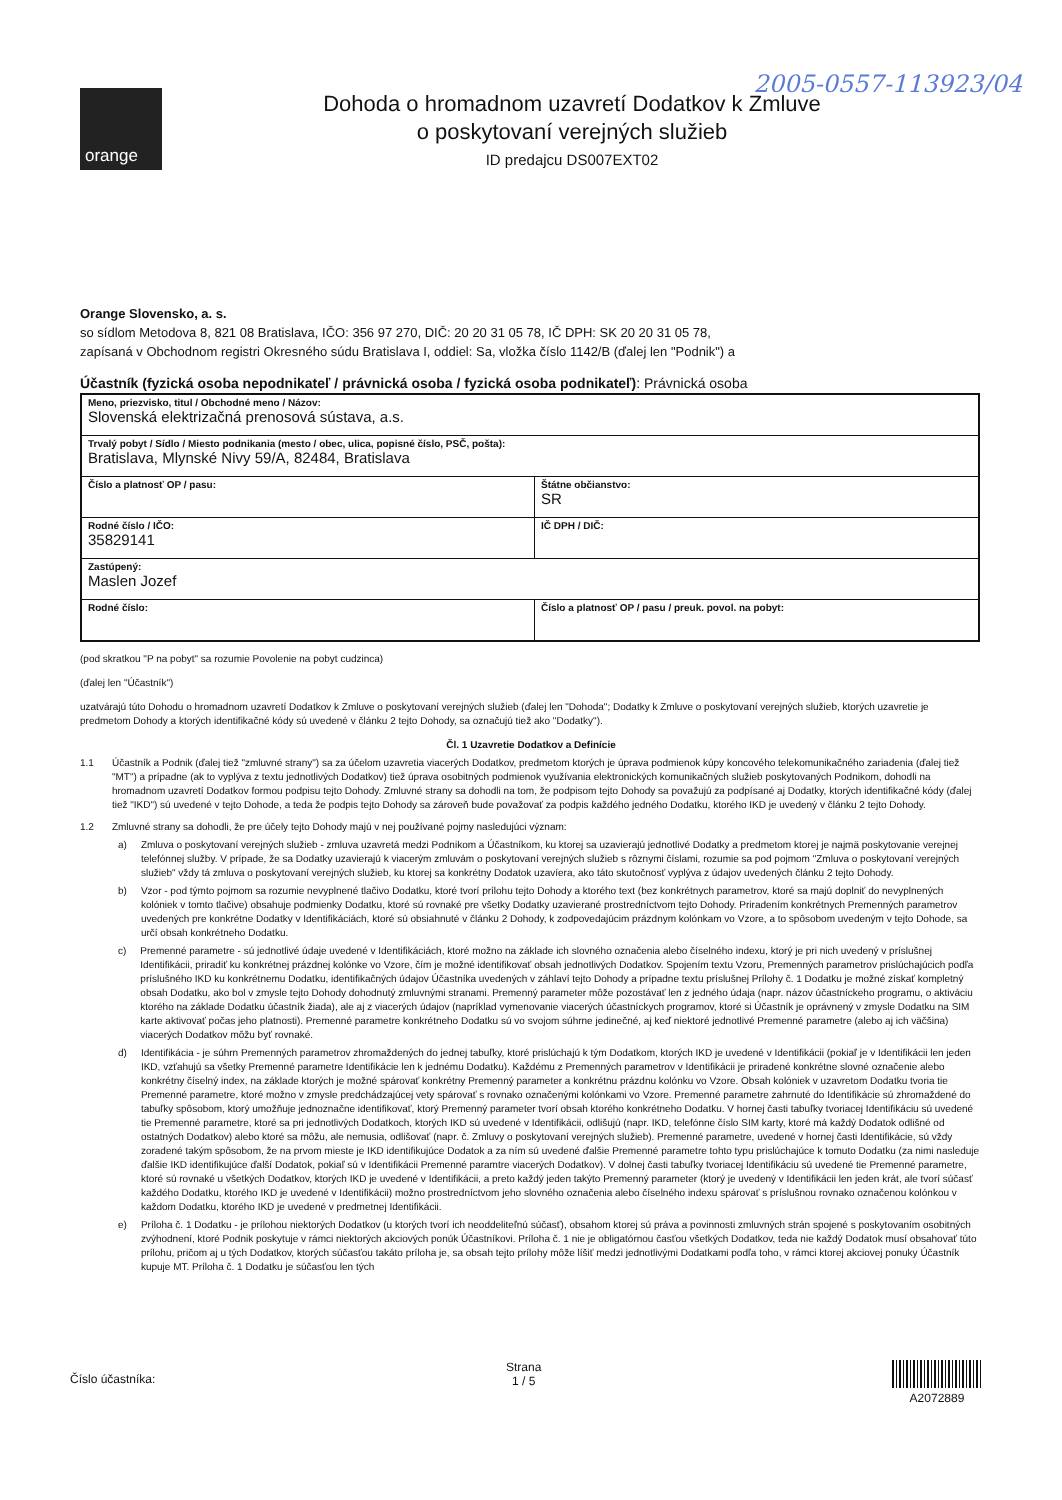2005-0557-113923/04
orange
Dohoda o hromadnom uzavretí Dodatkov k Zmluve
o poskytovaní verejných služieb
ID predajcu DS007EXT02
Orange Slovensko, a. s.
so sídlom Metodova 8, 821 08 Bratislava, IČO: 356 97 270, DIČ: 20 20 31 05 78, IČ DPH: SK 20 20 31 05 78,
zapísaná v Obchodnom registri Okresného súdu Bratislava I, oddiel: Sa, vložka číslo 1142/B (ďalej len "Podnik") a
Účastník (fyzická osoba nepodnikateľ / právnická osoba / fyzická osoba podnikateľ): Právnická osoba
| Meno, priezvisko, titul / Obchodné meno / Názov: Slovenská elektrizačná prenosová sústava, a.s. | |
| Trvalý pobyt / Sídlo / Miesto podnikania (mesto / obec, ulica, popisné číslo, PSČ, pošta): Bratislava, Mlynské Nivy 59/A, 82484, Bratislava | |
| Číslo a platnosť OP / pasu: | Štátne občianstvo: SR |
| Rodné číslo / IČO: 35829141 | IČ DPH / DIČ: |
| Zastúpený: Maslen Jozef | |
| Rodné číslo: | Číslo a platnosť OP / pasu / preuk. povol. na pobyt: |
(pod skratkou "P na pobyt" sa rozumie Povolenie na pobyt cudzinca)
(ďalej len "Účastník")
uzatvárajú túto Dohodu o hromadnom uzavretí Dodatkov k Zmluve o poskytovaní verejných služieb (ďalej len "Dohoda"; Dodatky k Zmluve o poskytovaní verejných služieb, ktorých uzavretie je predmetom Dohody a ktorých identifikačné kódy sú uvedené v článku 2 tejto Dohody, sa označujú tiež ako "Dodatky").
Čl. 1 Uzavretie Dodatkov a Definície
1.1 Účastník a Podnik (ďalej tiež "zmluvné strany") sa za účelom uzavretia viacerých Dodatkov, predmetom ktorých je úprava podmienok kúpy koncového telekomunikačného zariadenia (ďalej tiež "MT") a prípadne (ak to vyplýva z textu jednotlivých Dodatkov) tiež úprava osobitných podmienok využívania elektronických komunikačných služieb poskytovaných Podnikom, dohodli na hromadnom uzavretí Dodatkov formou podpisu tejto Dohody. Zmluvné strany sa dohodli na tom, že podpisom tejto Dohody sa považujú za podpísané aj Dodatky, ktorých identifikačné kódy (ďalej tiež "IKD") sú uvedené v tejto Dohode, a teda že podpis tejto Dohody sa zároveň bude považovať za podpis každého jedného Dodatku, ktorého IKD je uvedený v článku 2 tejto Dohody.
1.2 Zmluvné strany sa dohodli, že pre účely tejto Dohody majú v nej používané pojmy nasledujúci význam:
a) Zmluva o poskytovaní verejných služieb - zmluva uzavretá medzi Podnikom a Účastníkom, ku ktorej sa uzavierajú jednotlivé Dodatky a predmetom ktorej je najmä poskytovanie verejnej telefónnej služby. V prípade, že sa Dodatky uzavierajú k viacerým zmluvám o poskytovaní verejných služieb s rôznymi číslami, rozumie sa pod pojmom "Zmluva o poskytovaní verejných služieb" vždy tá zmluva o poskytovaní verejných služieb, ku ktorej sa konkrétny Dodatok uzavíera, ako táto skutočnosť vyplýva z údajov uvedených článku 2 tejto Dohody.
b) Vzor - pod týmto pojmom sa rozumie nevyplnené tlačivo Dodatku, ktoré tvorí prílohu tejto Dohody a ktorého text (bez konkrétnych parametrov, ktoré sa majú doplniť do nevyplnených kolóniek v tomto tlačive) obsahuje podmienky Dodatku, ktoré sú rovnaké pre všetky Dodatky uzavierané prostredníctvom tejto Dohody. Priradením konkrétnych Premenných parametrov uvedených pre konkrétne Dodatky v Identifikáciách, ktoré sú obsiahnuté v článku 2 Dohody, k zodpovedajúcim prázdnym kolónkam vo Vzore, a to spôsobom uvedeným v tejto Dohode, sa určí obsah konkrétneho Dodatku.
c) Premenné parametre - sú jednotlivé údaje uvedené v Identifikáciách, ktoré možno na základe ich slovného označenia alebo číselného indexu, ktorý je pri nich uvedený v príslušnej Identifikácii, priradiť ku konkrétnej prázdnej kolónke vo Vzore, čím je možné identifikovať obsah jednotlivých Dodatkov. Spojením textu Vzoru, Premenných parametrov prislúchajúcich podľa príslušného IKD ku konkrétnemu Dodatku, identifikačných údajov Účastníka uvedených v záhlaví tejto Dohody a prípadne textu príslušnej Prílohy č. 1 Dodatku je možné získať kompletný obsah Dodatku, ako bol v zmysle tejto Dohody dohodnutý zmluvnými stranami. Premenný parameter môže pozostávať len z jedného údaja (napr. názov účastníckeho programu, o aktiváciu ktorého na základe Dodatku účastník žiada), ale aj z viacerých údajov (napríklad vymenovanie viacerých účastníckych programov, ktoré si Účastník je oprávnený v zmysle Dodatku na SIM karte aktivovať počas jeho platnosti). Premenné parametre konkrétneho Dodatku sú vo svojom súhrne jedinečné, aj keď niektoré jednotlivé Premenné parametre (alebo aj ich väčšina) viacerých Dodatkov môžu byť rovnaké.
d) Identifikácia - je súhrn Premenných parametrov zhromaždených do jednej tabuľky, ktoré prislúchajú k tým Dodatkom, ktorých IKD je uvedené v Identifikácii (pokiaľ je v Identifikácii len jeden IKD, vzťahujú sa všetky Premenné parametre Identifikácie len k jednému Dodatku). Každému z Premenných parametrov v Identifikácii je priradené konkrétne slovné označenie alebo konkrétny číselný index, na základe ktorých je možné spárovať konkrétny Premenný parameter a konkrétnu prázdnu kolónku vo Vzore. Obsah kolóniek v uzavretom Dodatku tvoria tie Premenné parametre, ktoré možno v zmysle predchádzajúcej vety spárovať s rovnako označenými kolónkami vo Vzore. Premenné parametre zahrnuté do Identifikácie sú zhromaždené do tabuľky spôsobom, ktorý umožňuje jednoznačne identifikovať, ktorý Premenný parameter tvorí obsah ktorého konkrétneho Dodatku. V hornej časti tabuľky tvoriacej Identifikáciu sú uvedené tie Premenné parametre, ktoré sa pri jednotlivých Dodatkoch, ktorých IKD sú uvedené v Identifikácii, odlišujú (napr. IKD, telefónne číslo SIM karty, ktoré má každý Dodatok odlišné od ostatných Dodatkov) alebo ktoré sa môžu, ale nemusia, odlišovať (napr. č. Zmluvy o poskytovaní verejných služieb). Premenné parametre, uvedené v hornej časti Identifikácie, sú vždy zoradené takým spôsobom, že na prvom mieste je IKD identifikujúce Dodatok a za ním sú uvedené ďalšie Premenné parametre tohto typu prislúchajúce k tomuto Dodatku (za nimi nasleduje ďalšie IKD identifikujúce ďalší Dodatok, pokiaľ sú v Identifikácii Premenné paramtre viacerých Dodatkov). V dolnej časti tabuľky tvoriacej Identifikáciu sú uvedené tie Premenné parametre, ktoré sú rovnaké u všetkých Dodatkov, ktorých IKD je uvedené v Identifikácii, a preto každý jeden takýto Premenný parameter (ktorý je uvedený v Identifikácii len jeden krát, ale tvorí súčasť každého Dodatku, ktorého IKD je uvedené v Identifikácii) možno prostredníctvom jeho slovného označenia alebo číselného indexu spárovať s príslušnou rovnako označenou kolónkou v každom Dodatku, ktorého IKD je uvedené v predmetnej Identifikácii.
e) Príloha č. 1 Dodatku - je prílohou niektorých Dodatkov (u ktorých tvorí ich neoddeliteľnú súčasť), obsahom ktorej sú práva a povinnosti zmluvných strán spojené s poskytovaním osobitných zvýhodnení, ktoré Podnik poskytuje v rámci niektorých akciových ponúk Účastníkovi. Príloha č. 1 nie je obligatórnou časťou všetkých Dodatkov, teda nie každý Dodatok musí obsahovať túto prílohu, pričom aj u tých Dodatkov, ktorých súčasťou takáto príloha je, sa obsah tejto prílohy môže líšiť medzi jednotlivými Dodatkami podľa toho, v rámci ktorej akciovej ponuky Účastník kupuje MT. Príloha č. 1 Dodatku je súčasťou len tých
Číslo účastníka: Strana
1 / 5
A2072889